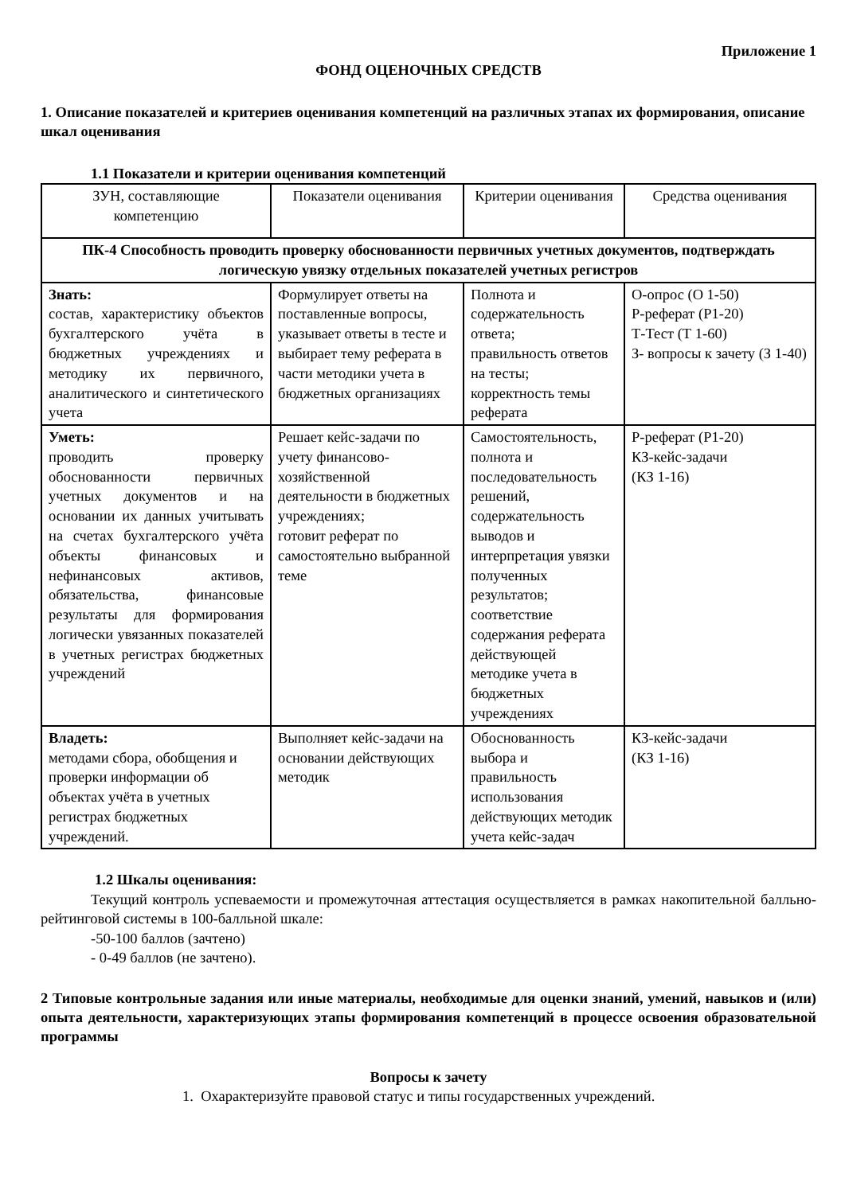Приложение 1
ФОНД ОЦЕНОЧНЫХ СРЕДСТВ
1. Описание показателей и критериев оценивания компетенций на различных этапах их формирования, описание шкал оценивания
1.1 Показатели и критерии оценивания компетенций
| ЗУН, составляющие компетенцию | Показатели оценивания | Критерии оценивания | Средства оценивания |
| ПК-4 Способность проводить проверку обоснованности первичных учетных документов, подтверждать логическую увязку отдельных показателей учетных регистров | | | |
| Знать: состав, характеристику объектов бухгалтерского учёта в бюджетных учреждениях и методику их первичного, аналитического и синтетического учета | Формулирует ответы на поставленные вопросы, указывает ответы в тесте и выбирает тему реферата в части методики учета в бюджетных организациях | Полнота и содержательность ответа; правильность ответов на тесты; корректность темы реферата | О-опрос (О 1-50) Р-реферат (Р1-20) Т-Тест (Т 1-60) З- вопросы к зачету (З 1-40) |
| Уметь: проводить проверку обоснованности первичных учетных документов и на основании их данных учитывать на счетах бухгалтерского учёта объекты финансовых и нефинансовых активов, обязательства, финансовые результаты для формирования логически увязанных показателей в учетных регистрах бюджетных учреждений | Решает кейс-задачи по учету финансово-хозяйственной деятельности в бюджетных учреждениях; готовит реферат по самостоятельно выбранной теме | Самостоятельность, полнота и последовательность решений, содержательность выводов и интерпретация увязки полученных результатов; соответствие содержания реферата действующей методике учета в бюджетных учреждениях | Р-реферат (Р1-20) КЗ-кейс-задачи (КЗ 1-16) |
| Владеть: методами сбора, обобщения и проверки информации об объектах учёта в учетных регистрах бюджетных учреждений. | Выполняет кейс-задачи на основании действующих методик | Обоснованность выбора и правильность использования действующих методик учета кейс-задач | КЗ-кейс-задачи (КЗ 1-16) |
1.2 Шкалы оценивания:
Текущий контроль успеваемости и промежуточная аттестация осуществляется в рамках накопительной балльно-рейтинговой системы в 100-балльной шкале:
-50-100 баллов (зачтено)
- 0-49 баллов (не зачтено).
2 Типовые контрольные задания или иные материалы, необходимые для оценки знаний, умений, навыков и (или) опыта деятельности, характеризующих этапы формирования компетенций в процессе освоения образовательной программы
Вопросы к зачету
1. Охарактеризуйте правовой статус и типы государственных учреждений.